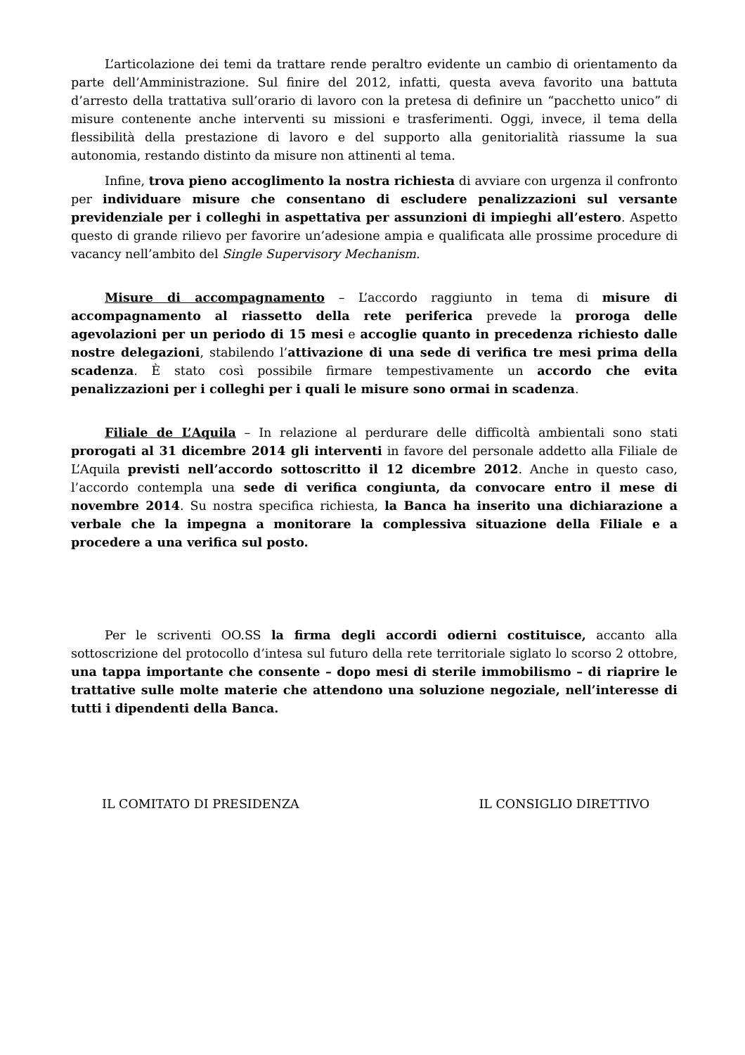L’articolazione dei temi da trattare rende peraltro evidente un cambio di orientamento da parte dell’Amministrazione. Sul finire del 2012, infatti, questa aveva favorito una battuta d’arresto della trattativa sull’orario di lavoro con la pretesa di definire un “pacchetto unico” di misure contenente anche interventi su missioni e trasferimenti. Oggi, invece, il tema della flessibilità della prestazione di lavoro e del supporto alla genitorialità riassume la sua autonomia, restando distinto da misure non attinenti al tema.
Infine, trova pieno accoglimento la nostra richiesta di avviare con urgenza il confronto per individuare misure che consentano di escludere penalizzazioni sul versante previdenziale per i colleghi in aspettativa per assunzioni di impieghi all’estero. Aspetto questo di grande rilievo per favorire un’adesione ampia e qualificata alle prossime procedure di vacancy nell’ambito del Single Supervisory Mechanism.
Misure di accompagnamento – L’accordo raggiunto in tema di misure di accompagnamento al riassetto della rete periferica prevede la proroga delle agevolazioni per un periodo di 15 mesi e accoglie quanto in precedenza richiesto dalle nostre delegazioni, stabilendo l’attivazione di una sede di verifica tre mesi prima della scadenza. È stato così possibile firmare tempestivamente un accordo che evita penalizzazioni per i colleghi per i quali le misure sono ormai in scadenza.
Filiale de L’Aquila – In relazione al perdurare delle difficoltà ambientali sono stati prorogati al 31 dicembre 2014 gli interventi in favore del personale addetto alla Filiale de L’Aquila previsti nell’accordo sottoscritto il 12 dicembre 2012. Anche in questo caso, l’accordo contempla una sede di verifica congiunta, da convocare entro il mese di novembre 2014. Su nostra specifica richiesta, la Banca ha inserito una dichiarazione a verbale che la impegna a monitorare la complessiva situazione della Filiale e a procedere a una verifica sul posto.
Per le scriventi OO.SS la firma degli accordi odierni costituisce, accanto alla sottoscrizione del protocollo d’intesa sul futuro della rete territoriale siglato lo scorso 2 ottobre, una tappa importante che consente – dopo mesi di sterile immobilismo – di riaprire le trattative sulle molte materie che attendono una soluzione negoziale, nell’interesse di tutti i dipendenti della Banca.
IL COMITATO DI PRESIDENZA IL CONSIGLIO DIRETTIVO